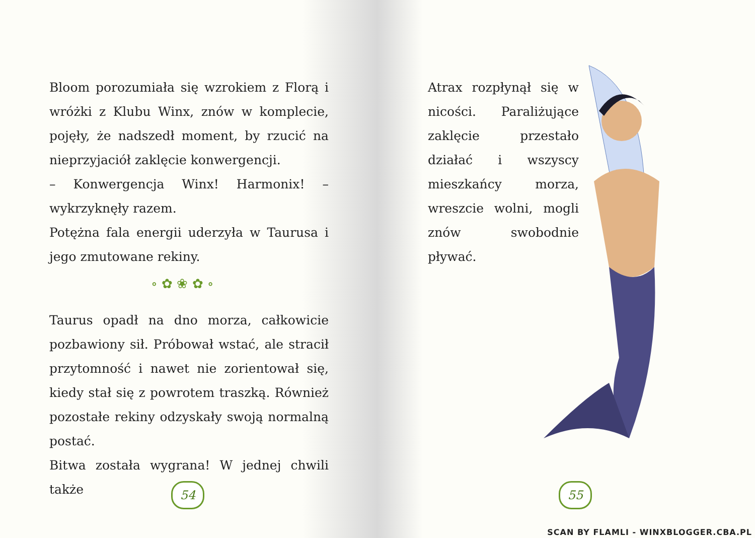Bloom porozumiała się wzrokiem z Florą i wróżki z Klubu Winx, znów w komplecie, pojęły, że nadszedł moment, by rzucić na nieprzyjaciół zaklęcie konwergencji.
– Konwergencja Winx! Harmonix! – wykrzyknęły razem.
Potężna fala energii uderzyła w Taurusa i jego zmutowane rekiny.
∘ ✿ ❀ ✿ ∘
Taurus opadł na dno morza, całkowicie pozbawiony sił. Próbował wstać, ale stracił przytomność i nawet nie zorientował się, kiedy stał się z powrotem traszką. Również pozostałe rekiny odzyskały swoją normalną postać.
Bitwa została wygrana! W jednej chwili także
54
Atrax rozpłynął się w nicości. Paraliżujące zaklęcie przestało działać i wszyscy mieszkańcy morza, wreszcie wolni, mogli znów swobodnie pływać.
55
SCAN BY FLAMLI - WINXBLOGGER.CBA.PL